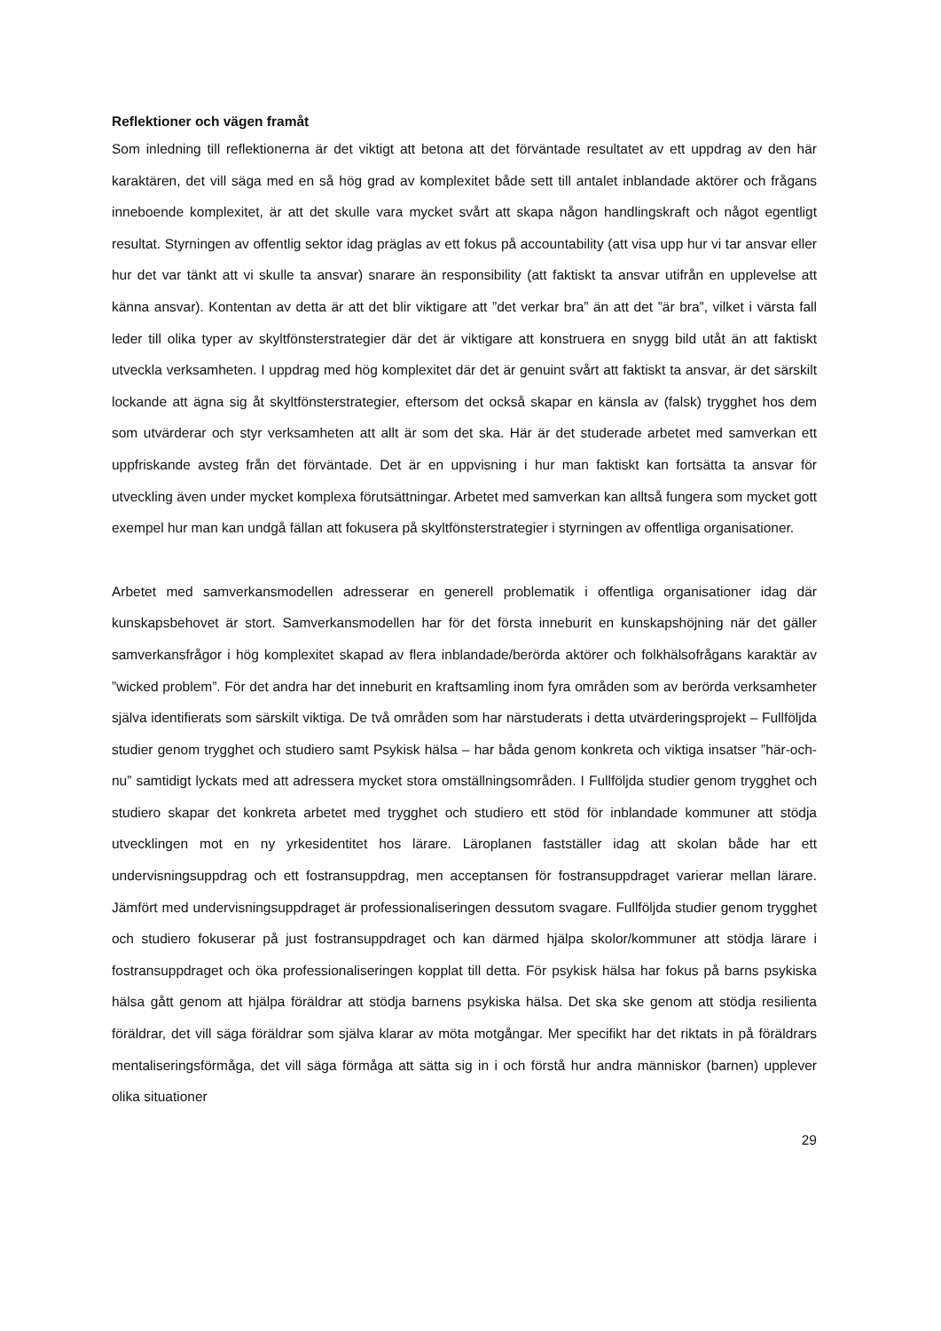Reflektioner och vägen framåt
Som inledning till reflektionerna är det viktigt att betona att det förväntade resultatet av ett uppdrag av den här karaktären, det vill säga med en så hög grad av komplexitet både sett till antalet inblandade aktörer och frågans inneboende komplexitet, är att det skulle vara mycket svårt att skapa någon handlingskraft och något egentligt resultat. Styrningen av offentlig sektor idag präglas av ett fokus på accountability (att visa upp hur vi tar ansvar eller hur det var tänkt att vi skulle ta ansvar) snarare än responsibility (att faktiskt ta ansvar utifrån en upplevelse att känna ansvar). Kontentan av detta är att det blir viktigare att ”det verkar bra” än att det ”är bra”, vilket i värsta fall leder till olika typer av skyltfönsterstrategier där det är viktigare att konstruera en snygg bild utåt än att faktiskt utveckla verksamheten. I uppdrag med hög komplexitet där det är genuint svårt att faktiskt ta ansvar, är det särskilt lockande att ägna sig åt skyltfönsterstrategier, eftersom det också skapar en känsla av (falsk) trygghet hos dem som utvärderar och styr verksamheten att allt är som det ska. Här är det studerade arbetet med samverkan ett uppfriskande avsteg från det förväntade. Det är en uppvisning i hur man faktiskt kan fortsätta ta ansvar för utveckling även under mycket komplexa förutsättningar. Arbetet med samverkan kan alltså fungera som mycket gott exempel hur man kan undgå fällan att fokusera på skyltfönsterstrategier i styrningen av offentliga organisationer.
Arbetet med samverkansmodellen adresserar en generell problematik i offentliga organisationer idag där kunskapsbehovet är stort. Samverkansmodellen har för det första inneburit en kunskapshöjning när det gäller samverkansfrågor i hög komplexitet skapad av flera inblandade/berörda aktörer och folkhälsofrågans karaktär av ”wicked problem”. För det andra har det inneburit en kraftsamling inom fyra områden som av berörda verksamheter själva identifierats som särskilt viktiga. De två områden som har närstuderats i detta utvärderingsprojekt – Fullföljda studier genom trygghet och studiero samt Psykisk hälsa – har båda genom konkreta och viktiga insatser ”här-och-nu” samtidigt lyckats med att adressera mycket stora omställningsområden. I Fullföljda studier genom trygghet och studiero skapar det konkreta arbetet med trygghet och studiero ett stöd för inblandade kommuner att stödja utvecklingen mot en ny yrkesidentitet hos lärare. Läroplanen fastställer idag att skolan både har ett undervisningsuppdrag och ett fostransuppdrag, men acceptansen för fostransuppdraget varierar mellan lärare. Jämfört med undervisningsuppdraget är professionaliseringen dessutom svagare. Fullföljda studier genom trygghet och studiero fokuserar på just fostransuppdraget och kan därmed hjälpa skolor/kommuner att stödja lärare i fostransuppdraget och öka professionaliseringen kopplat till detta. För psykisk hälsa har fokus på barns psykiska hälsa gått genom att hjälpa föräldrar att stödja barnens psykiska hälsa. Det ska ske genom att stödja resilienta föräldrar, det vill säga föräldrar som själva klarar av möta motgångar. Mer specifikt har det riktats in på föräldrars mentaliseringsförmåga, det vill säga förmåga att sätta sig in i och förstå hur andra människor (barnen) upplever olika situationer
29